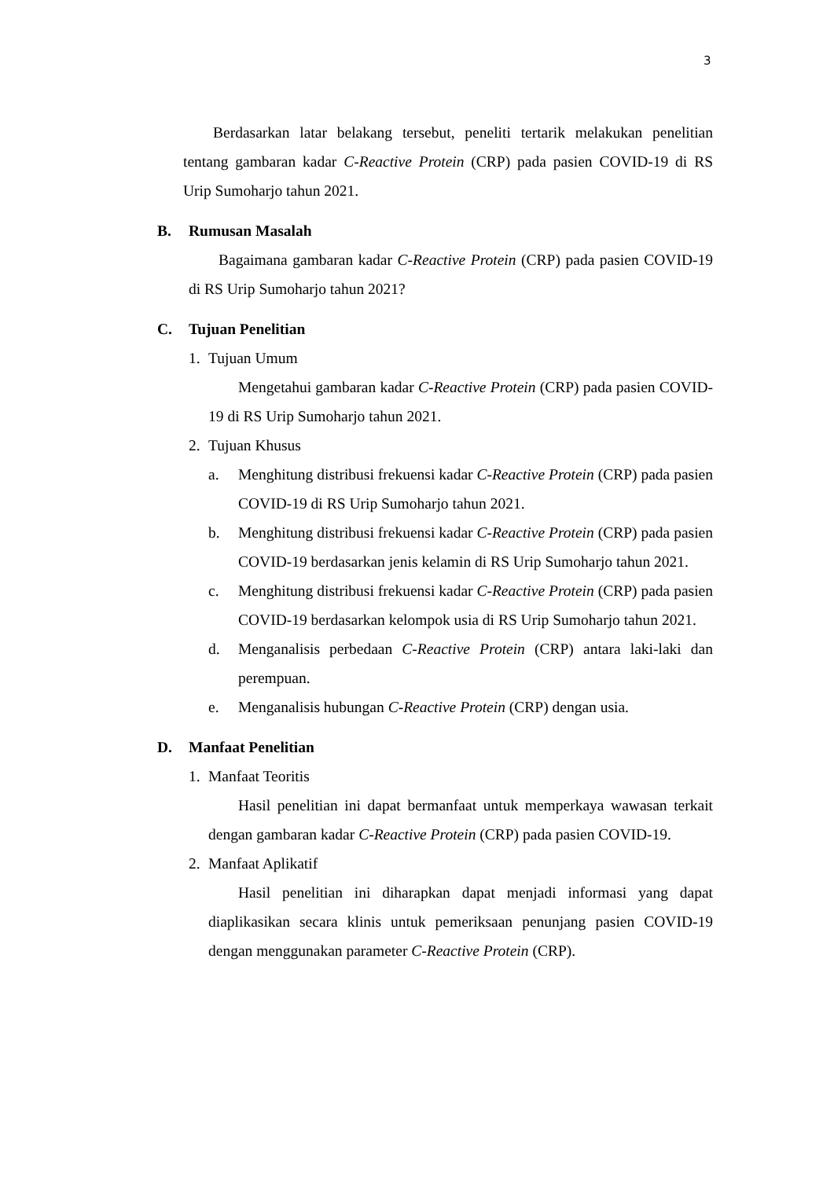3
Berdasarkan latar belakang tersebut, peneliti tertarik melakukan penelitian tentang gambaran kadar C-Reactive Protein (CRP) pada pasien COVID-19 di RS Urip Sumoharjo tahun 2021.
B. Rumusan Masalah
Bagaimana gambaran kadar C-Reactive Protein (CRP) pada pasien COVID-19 di RS Urip Sumoharjo tahun 2021?
C. Tujuan Penelitian
1. Tujuan Umum
Mengetahui gambaran kadar C-Reactive Protein (CRP) pada pasien COVID-19 di RS Urip Sumoharjo tahun 2021.
2. Tujuan Khusus
a. Menghitung distribusi frekuensi kadar C-Reactive Protein (CRP) pada pasien COVID-19 di RS Urip Sumoharjo tahun 2021.
b. Menghitung distribusi frekuensi kadar C-Reactive Protein (CRP) pada pasien COVID-19 berdasarkan jenis kelamin di RS Urip Sumoharjo tahun 2021.
c. Menghitung distribusi frekuensi kadar C-Reactive Protein (CRP) pada pasien COVID-19 berdasarkan kelompok usia di RS Urip Sumoharjo tahun 2021.
d. Menganalisis perbedaan C-Reactive Protein (CRP) antara laki-laki dan perempuan.
e. Menganalisis hubungan C-Reactive Protein (CRP) dengan usia.
D. Manfaat Penelitian
1. Manfaat Teoritis
Hasil penelitian ini dapat bermanfaat untuk memperkaya wawasan terkait dengan gambaran kadar C-Reactive Protein (CRP) pada pasien COVID-19.
2. Manfaat Aplikatif
Hasil penelitian ini diharapkan dapat menjadi informasi yang dapat diaplikasikan secara klinis untuk pemeriksaan penunjang pasien COVID-19 dengan menggunakan parameter C-Reactive Protein (CRP).